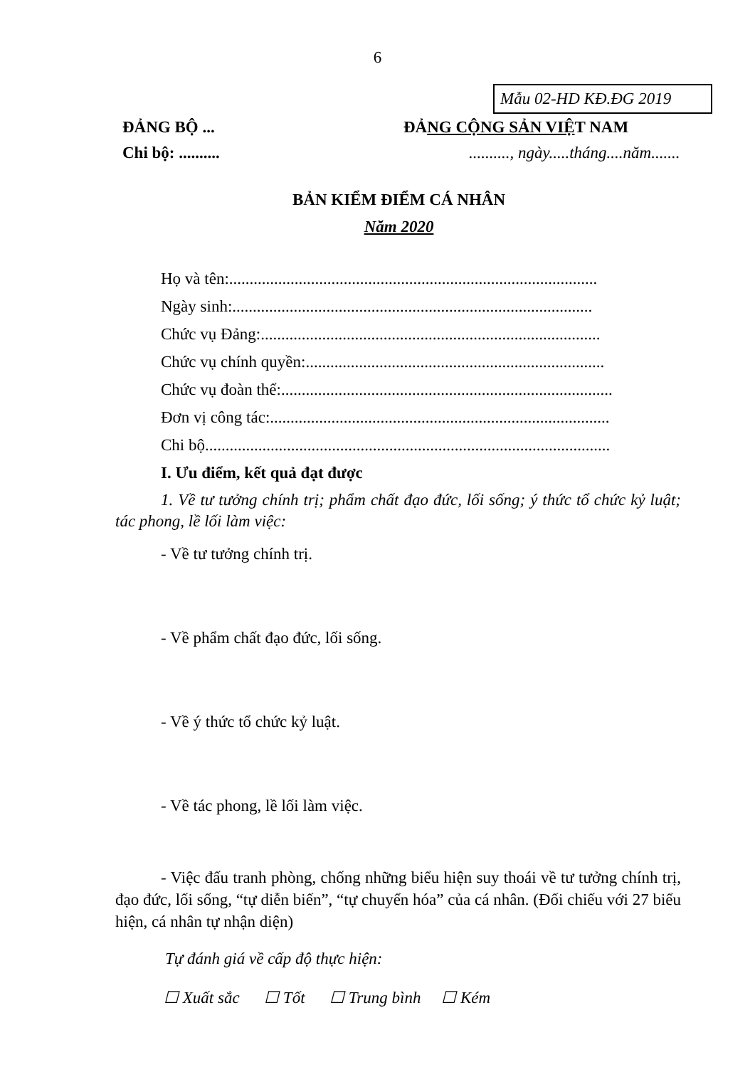6
Mẫu 02-HD KĐ.ĐG 2019
ĐẢNG BỘ ... ĐẢNG CỘNG SẢN VIỆT NAM
Chi bộ: .......... .........., ngày.....tháng....năm.......
BẢN KIỂM ĐIỂM CÁ NHÂN
Năm 2020
Họ và tên:..........................................................................................
Ngày sinh:........................................................................................
Chức vụ Đảng:...................................................................................
Chức vụ chính quyền:.........................................................................
Chức vụ đoàn thể:.................................................................................
Đơn vị công tác:...................................................................................
Chi bộ...................................................................................................
I. Ưu điểm, kết quả đạt được
1. Về tư tưởng chính trị; phẩm chất đạo đức, lối sống; ý thức tổ chức kỷ luật; tác phong, lề lối làm việc:
- Về tư tưởng chính trị.
- Về phẩm chất đạo đức, lối sống.
- Về ý thức tổ chức kỷ luật.
- Về tác phong, lề lối làm việc.
- Việc đấu tranh phòng, chống những biểu hiện suy thoái về tư tưởng chính trị, đạo đức, lối sống, “tự diễn biến”, “tự chuyển hóa” của cá nhân. (Đối chiếu với 27 biểu hiện, cá nhân tự nhận diện)
Tự đánh giá về cấp độ thực hiện:
☐ Xuất sắc ☐ Tốt ☐ Trung bình ☐ Kém